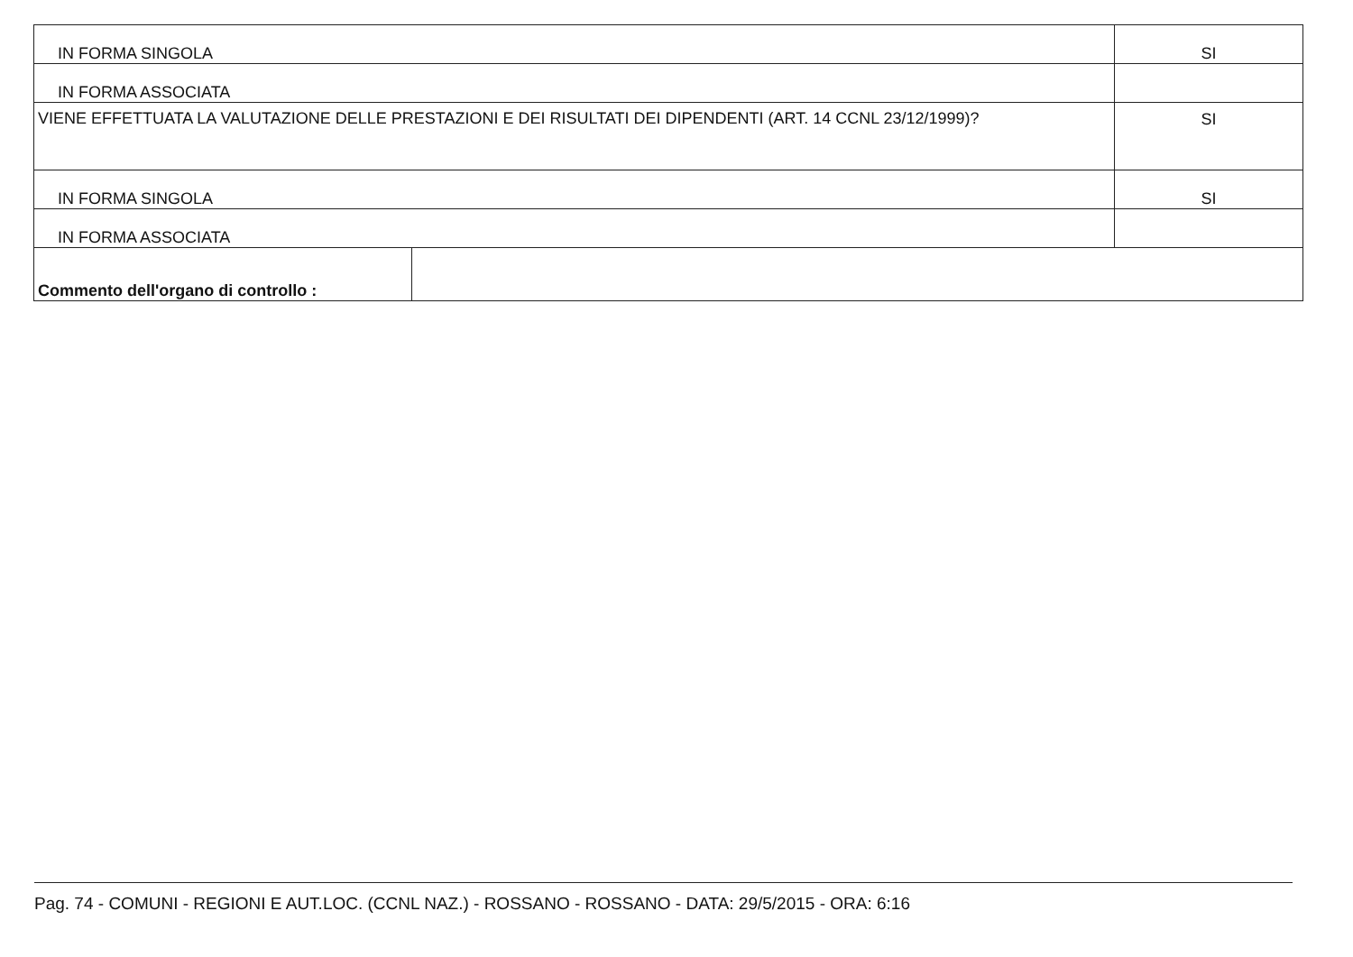| IN FORMA SINGOLA | | SI |
| IN FORMA ASSOCIATA | | |
| VIENE EFFETTUATA LA VALUTAZIONE DELLE PRESTAZIONI E DEI RISULTATI DEI DIPENDENTI (ART. 14 CCNL 23/12/1999)? | | SI |
| IN FORMA SINGOLA | | SI |
| IN FORMA ASSOCIATA | | |
| Commento dell'organo di controllo : | | |
Pag. 74 - COMUNI - REGIONI E AUT.LOC. (CCNL NAZ.) - ROSSANO - ROSSANO - DATA: 29/5/2015 - ORA: 6:16